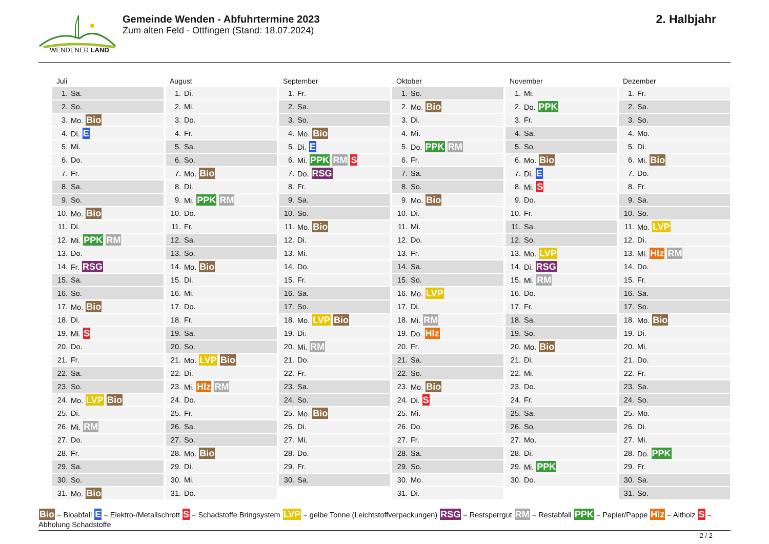WENDENER LAND
Gemeinde Wenden - Abfuhrtermine 2023
Zum alten Feld - Ottfingen (Stand: 18.07.2024)
2. Halbjahr
Juli
| 1. | Sa. |
| 2. | So. |
| 3. | Mo. Bio |
| 4. | Di. E |
| 5. | Mi. |
| 6. | Do. |
| 7. | Fr. |
| 8. | Sa. |
| 9. | So. |
| 10. | Mo. Bio |
| 11. | Di. |
| 12. | Mi. PPK RM |
| 13. | Do. |
| 14. | Fr. RSG |
| 15. | Sa. |
| 16. | So. |
| 17. | Mo. Bio |
| 18. | Di. |
| 19. | Mi. S |
| 20. | Do. |
| 21. | Fr. |
| 22. | Sa. |
| 23. | So. |
| 24. | Mo. LVP Bio |
| 25. | Di. |
| 26. | Mi. RM |
| 27. | Do. |
| 28. | Fr. |
| 29. | Sa. |
| 30. | So. |
| 31. | Mo. Bio |
August
| 1. | Di. |
| 2. | Mi. |
| 3. | Do. |
| 4. | Fr. |
| 5. | Sa. |
| 6. | So. |
| 7. | Mo. Bio |
| 8. | Di. |
| 9. | Mi. PPK RM |
| 10. | Do. |
| 11. | Fr. |
| 12. | Sa. |
| 13. | So. |
| 14. | Mo. Bio |
| 15. | Di. |
| 16. | Mi. |
| 17. | Do. |
| 18. | Fr. |
| 19. | Sa. |
| 20. | So. |
| 21. | Mo. LVP Bio |
| 22. | Di. |
| 23. | Mi. Hlz RM |
| 24. | Do. |
| 25. | Fr. |
| 26. | Sa. |
| 27. | So. |
| 28. | Mo. Bio |
| 29. | Di. |
| 30. | Mi. |
| 31. | Do. |
September
| 1. | Fr. |
| 2. | Sa. |
| 3. | So. |
| 4. | Mo. Bio |
| 5. | Di. E |
| 6. | Mi. PPK RM S |
| 7. | Do. RSG |
| 8. | Fr. |
| 9. | Sa. |
| 10. | So. |
| 11. | Mo. Bio |
| 12. | Di. |
| 13. | Mi. |
| 14. | Do. |
| 15. | Fr. |
| 16. | Sa. |
| 17. | So. |
| 18. | Mo. LVP Bio |
| 19. | Di. |
| 20. | Mi. RM |
| 21. | Do. |
| 22. | Fr. |
| 23. | Sa. |
| 24. | So. |
| 25. | Mo. Bio |
| 26. | Di. |
| 27. | Mi. |
| 28. | Do. |
| 29. | Fr. |
| 30. | Sa. |
Oktober
| 1. | So. |
| 2. | Mo. Bio |
| 3. | Di. |
| 4. | Mi. |
| 5. | Do. PPK RM |
| 6. | Fr. |
| 7. | Sa. |
| 8. | So. |
| 9. | Mo. Bio |
| 10. | Di. |
| 11. | Mi. |
| 12. | Do. |
| 13. | Fr. |
| 14. | Sa. |
| 15. | So. |
| 16. | Mo. LVP |
| 17. | Di. |
| 18. | Mi. RM |
| 19. | Do. Hlz |
| 20. | Fr. |
| 21. | Sa. |
| 22. | So. |
| 23. | Mo. Bio |
| 24. | Di. S |
| 25. | Mi. |
| 26. | Do. |
| 27. | Fr. |
| 28. | Sa. |
| 29. | So. |
| 30. | Mo. |
| 31. | Di. |
November
| 1. | Mi. |
| 2. | Do. PPK |
| 3. | Fr. |
| 4. | Sa. |
| 5. | So. |
| 6. | Mo. Bio |
| 7. | Di. E |
| 8. | Mi. S |
| 9. | Do. |
| 10. | Fr. |
| 11. | Sa. |
| 12. | So. |
| 13. | Mo. LVP |
| 14. | Di. RSG |
| 15. | Mi. RM |
| 16. | Do. |
| 17. | Fr. |
| 18. | Sa. |
| 19. | So. |
| 20. | Mo. Bio |
| 21. | Di. |
| 22. | Mi. |
| 23. | Do. |
| 24. | Fr. |
| 25. | Sa. |
| 26. | So. |
| 27. | Mo. |
| 28. | Di. |
| 29. | Mi. PPK |
| 30. | Do. |
Dezember
| 1. | Fr. |
| 2. | Sa. |
| 3. | So. |
| 4. | Mo. |
| 5. | Di. |
| 6. | Mi. Bio |
| 7. | Do. |
| 8. | Fr. |
| 9. | Sa. |
| 10. | So. |
| 11. | Mo. LVP |
| 12. | Di. |
| 13. | Mi. Hlz RM |
| 14. | Do. |
| 15. | Fr. |
| 16. | Sa. |
| 17. | So. |
| 18. | Mo. Bio |
| 19. | Di. |
| 20. | Mi. |
| 21. | Do. |
| 22. | Fr. |
| 23. | Sa. |
| 24. | So. |
| 25. | Mo. |
| 26. | Di. |
| 27. | Mi. |
| 28. | Do. PPK |
| 29. | Fr. |
| 30. | Sa. |
| 31. | So. |
Bio = Bioabfall E = Elektro-/Metallschrott S = Schadstoffe Bringsystem LVP = gelbe Tonne (Leichtstoffverpackungen) RSG = Restsperrgut RM = Restabfall PPK = Papier/Pappe Hlz = Altholz S = Abholung Schadstoffe
2 / 2